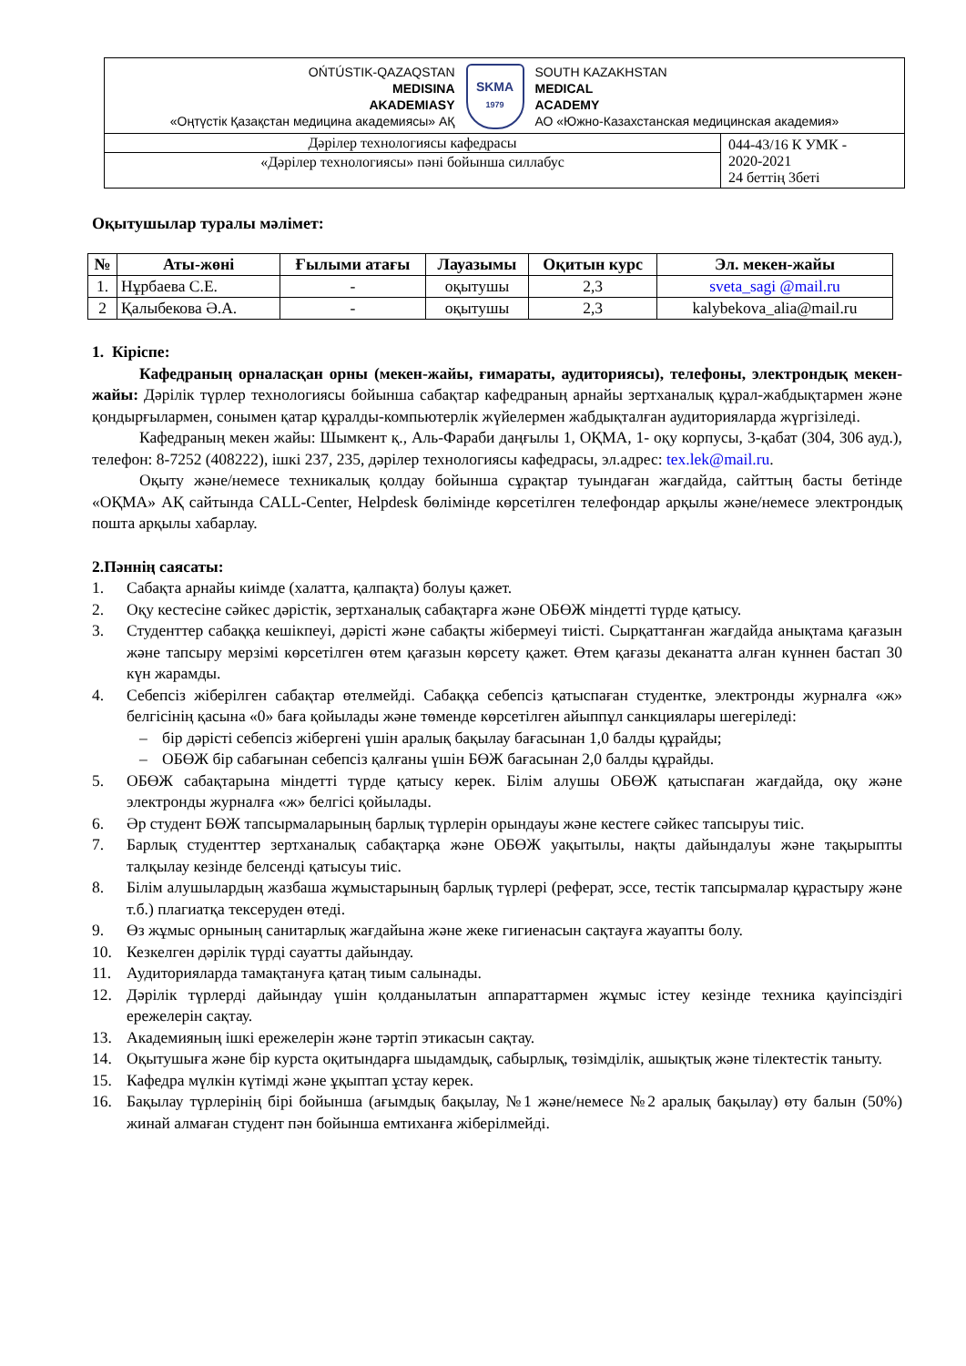| OŃTÚSTIK-QAZAQSTAN MEDISINA AKADEMIASY «Оңтүстік Қазақстан медицина академиясы» АҚ SKMA 1979 SOUTH KAZAKHSTAN MEDICAL ACADEMY АО «Южно-Казахстанская медицинская академия» | |
| Дәрілер технологиясы кафедрасы | 044-43/16 К УМК - 2020-2021 24 беттің 3беті |
| «Дәрілер технологиясы» пәні бойынша силлабус | |
Оқытушылар туралы мәлімет:
| № | Аты-жөні | Ғылыми атағы | Лауазымы | Оқитын курс | Эл. мекен-жайы |
| --- | --- | --- | --- | --- | --- |
| 1. | Нұрбаева С.Е. | - | оқытушы | 2,3 | sveta_sagi @mail.ru |
| 2 | Қалыбекова Ә.А. | - | оқытушы | 2,3 | kalybekova_alia@mail.ru |
1. Кіріспе:
Кафедраның орналасқан орны (мекен-жайы, ғимараты, аудиториясы), телефоны, электрондық мекен-жайы: Дәрілік түрлер технологиясы бойынша сабақтар кафедраның арнайы зертханалық құрал-жабдықтармен және қондырғылармен, сонымен қатар құралды-компьютерлік жүйелермен жабдықталған аудиторияларда жүргізіледі.
Кафедраның мекен жайы: Шымкент қ., Аль-Фараби даңғылы 1, ОҚМА, 1- оқу корпусы, 3-қабат (304, 306 ауд.), телефон: 8-7252 (408222), ішкі 237, 235, дәрілер технологиясы кафедрасы, эл.адрес: tex.lek@mail.ru.
Оқыту және/немесе техникалық қолдау бойынша сұрақтар туындаған жағдайда, сайттың басты бетінде «ОҚМА» АҚ сайтында CALL-Center, Helpdesk бөлімінде көрсетілген телефондар арқылы және/немесе электрондық пошта арқылы хабарлау.
2.Пәннің саясаты:
1. Сабақта арнайы киімде (халатта, қалпақта) болуы қажет.
2. Оқу кестесіне сәйкес дәрістік, зертханалық сабақтарға және ОБӨЖ міндетті түрде қатысу.
3. Студенттер сабаққа кешікпеуі, дәрісті және сабақты жібермеуі тиісті. Сырқаттанған жағдайда анықтама қағазын және тапсыру мерзімі көрсетілген өтем қағазын көрсету қажет. Өтем қағазы деканатта алған күннен бастап 30 күн жарамды.
4. Себепсіз жіберілген сабақтар өтелмейді. Сабаққа себепсіз қатыспаған студентке, электронды журналға «ж» белгісінің қасына «0» баға қойылады және төменде көрсетілген айыппұл санкциялары шегеріледі:
– бір дәрісті себепсіз жібергені үшін аралық бақылау бағасынан 1,0 балды құрайды;
– ОБӨЖ бір сабағынан себепсіз қалғаны үшін БӨЖ бағасынан 2,0 балды құрайды.
5. ОБӨЖ сабақтарына міндетті түрде қатысу керек. Білім алушы ОБӨЖ қатыспаған жағдайда, оқу және электронды журналға «ж» белгісі қойылады.
6. Әр студент БӨЖ тапсырмаларының барлық түрлерін орындауы және кестеге сәйкес тапсыруы тиіс.
7. Барлық студенттер зертханалық сабақтарқа және ОБӨЖ уақытылы, нақты дайындалуы және тақырыпты талқылау кезінде белсенді қатысуы тиіс.
8. Білім алушылардың жазбаша жұмыстарының барлық түрлері (реферат, эссе, тестік тапсырмалар құрастыру және т.б.) плагиатқа тексеруден өтеді.
9. Өз жұмыс орнының санитарлық жағдайына және жеке гигиенасын сақтауға жауапты болу.
10. Кезкелген дәрілік түрді сауатты дайындау.
11. Аудиторияларда тамақтануға қатаң тиым салынады.
12. Дәрілік түрлерді дайындау үшін қолданылатын аппараттармен жұмыс істеу кезінде техника қауіпсіздігі ережелерін сақтау.
13. Академияның ішкі ережелерін және тәртіп этикасын сақтау.
14. Оқытушыға және бір курста оқитындарға шыдамдық, сабырлық, төзімділік, ашықтық және тілектестік таныту.
15. Кафедра мүлкін күтімді және ұқыптап ұстау керек.
16. Бақылау түрлерінің бірі бойынша (ағымдық бақылау, №1 және/немесе №2 аралық бақылау) өту балын (50%) жинай алмаған студент пән бойынша емтиханға жіберілмейді.